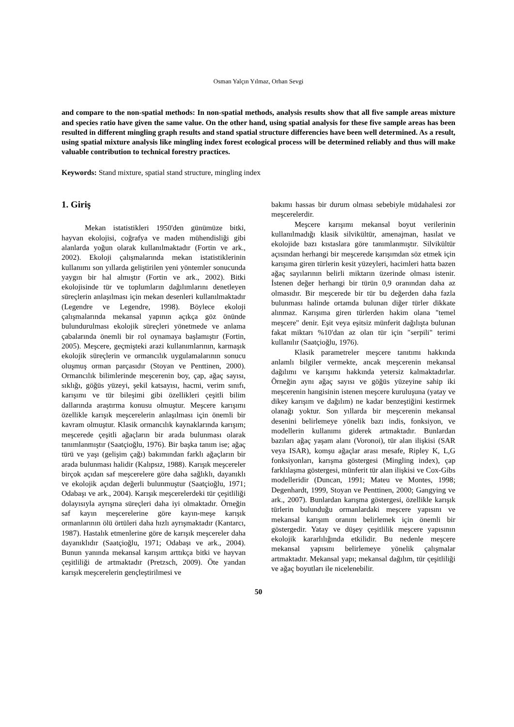Osman Yalçın Yılmaz, Orhan Sevgi
and compare to the non-spatial methods: In non-spatial methods, analysis results show that all five sample areas mixture and species ratio have given the same value. On the other hand, using spatial analysis for these five sample areas has been resulted in different mingling graph results and stand spatial structure differencies have been well determined. As a result, using spatial mixture analysis like mingling index forest ecological process will be determined reliably and thus will make valuable contribution to technical forestry practices.
Keywords: Stand mixture, spatial stand structure, mingling index
1. Giriş
Mekan istatistikleri 1950'den günümüze bitki, hayvan ekolojisi, coğrafya ve maden mühendisliği gibi alanlarda yoğun olarak kullanılmaktadır (Fortin ve ark., 2002). Ekoloji çalışmalarında mekan istatistiklerinin kullanımı son yıllarda geliştirilen yeni yöntemler sonucunda yaygın bir hal almıştır (Fortin ve ark., 2002). Bitki ekolojisinde tür ve toplumların dağılımlarını denetleyen süreçlerin anlaşılması için mekan desenleri kullanılmaktadır (Legendre ve Legendre, 1998). Böylece ekoloji çalışmalarında mekansal yapının açıkça göz önünde bulundurulması ekolojik süreçleri yönetmede ve anlama çabalarında önemli bir rol oynamaya başlamıştır (Fortin, 2005). Meşcere, geçmişteki arazi kullanımlarının, karmaşık ekolojik süreçlerin ve ormancılık uygulamalarının sonucu oluşmuş orman parçasıdır (Stoyan ve Penttinen, 2000). Ormancılık bilimlerinde meşcerenin boy, çap, ağaç sayısı, sıklığı, göğüs yüzeyi, şekil katsayısı, hacmi, verim sınıfı, karışımı ve tür bileşimi gibi özellikleri çeşitli bilim dallarında araştırma konusu olmuştur. Meşcere karışımı özellikle karışık meşcerelerin anlaşılması için önemli bir kavram olmuştur. Klasik ormancılık kaynaklarında karışım; meşcerede çeşitli ağaçların bir arada bulunması olarak tanımlanmıştır (Saatçioğlu, 1976). Bir başka tanım ise; ağaç türü ve yaşı (gelişim çağı) bakımından farklı ağaçların bir arada bulunması halidir (Kalıpsız, 1988). Karışık meşcereler birçok açıdan saf meşcerelere göre daha sağlıklı, dayanıklı ve ekolojik açıdan değerli bulunmuştur (Saatçioğlu, 1971; Odabaşı ve ark., 2004). Karışık meşcerelerdeki tür çeşitliliği dolayısıyla ayrışma süreçleri daha iyi olmaktadır. Örneğin saf kayın meşcerelerine göre kayın-meşe karışık ormanlarının ölü örtüleri daha hızlı ayrışmaktadır (Kantarcı, 1987). Hastalık etmenlerine göre de karışık meşcereler daha dayanıklıdır (Saatçioğlu, 1971; Odabaşı ve ark., 2004). Bunun yanında mekansal karışım arttıkça bitki ve hayvan çeşitliliği de artmaktadır (Pretzsch, 2009). Öte yandan karışık meşcerelerin gençleştirilmesi ve
bakımı hassas bir durum olması sebebiyle müdahalesi zor meşcerelerdir.
Meşcere karışımı mekansal boyut verilerinin kullanılmadığı klasik silvikültür, amenajman, hasılat ve ekolojide bazı kıstaslara göre tanımlanmıştır. Silvikültür açısından herhangi bir meşcerede karışımdan söz etmek için karışıma giren türlerin kesit yüzeyleri, hacimleri hatta bazen ağaç sayılarının belirli miktarın üzerinde olması istenir. İstenen değer herhangi bir türün 0,9 oranından daha az olmasıdır. Bir meşcerede bir tür bu değerden daha fazla bulunması halinde ortamda bulunan diğer türler dikkate alınmaz. Karışıma giren türlerden hakim olana "temel meşcere" denir. Eşit veya eşitsiz münferit dağılışta bulunan fakat miktarı %10'dan az olan tür için "serpili" terimi kullanılır (Saatçioğlu, 1976).
Klasik parametreler meşcere tanıtımı hakkında anlamlı bilgiler vermekte, ancak meşcerenin mekansal dağılımı ve karışımı hakkında yetersiz kalmaktadırlar. Örneğin aynı ağaç sayısı ve göğüs yüzeyine sahip iki meşcerenin hangisinin istenen meşcere kuruluşuna (yatay ve dikey karışım ve dağılım) ne kadar benzeştiğini kestirmek olanağı yoktur. Son yıllarda bir meşcerenin mekansal desenini belirlemeye yönelik bazı indis, fonksiyon, ve modellerin kullanımı giderek artmaktadır. Bunlardan bazıları ağaç yaşam alanı (Voronoi), tür alan ilişkisi (SAR veya ISAR), komşu ağaçlar arası mesafe, Ripley K, L,G fonksiyonları, karışma göstergesi (Mingling index), çap farklılaşma göstergesi, münferit tür alan ilişkisi ve Cox-Gibs modelleridir (Duncan, 1991; Mateu ve Montes, 1998; Degenhardt, 1999, Stoyan ve Penttinen, 2000; Gangying ve ark., 2007). Bunlardan karışma göstergesi, özellikle karışık türlerin bulunduğu ormanlardaki meşcere yapısını ve mekansal karışım oranını belirlemek için önemli bir göstergedir. Yatay ve düşey çeşitlilik meşcere yapısının ekolojik kararlılığında etkilidir. Bu nedenle meşcere mekansal yapısını belirlemeye yönelik çalışmalar artmaktadır. Mekansal yapı; mekansal dağılım, tür çeşitliliği ve ağaç boyutları ile nicelenebilir.
50